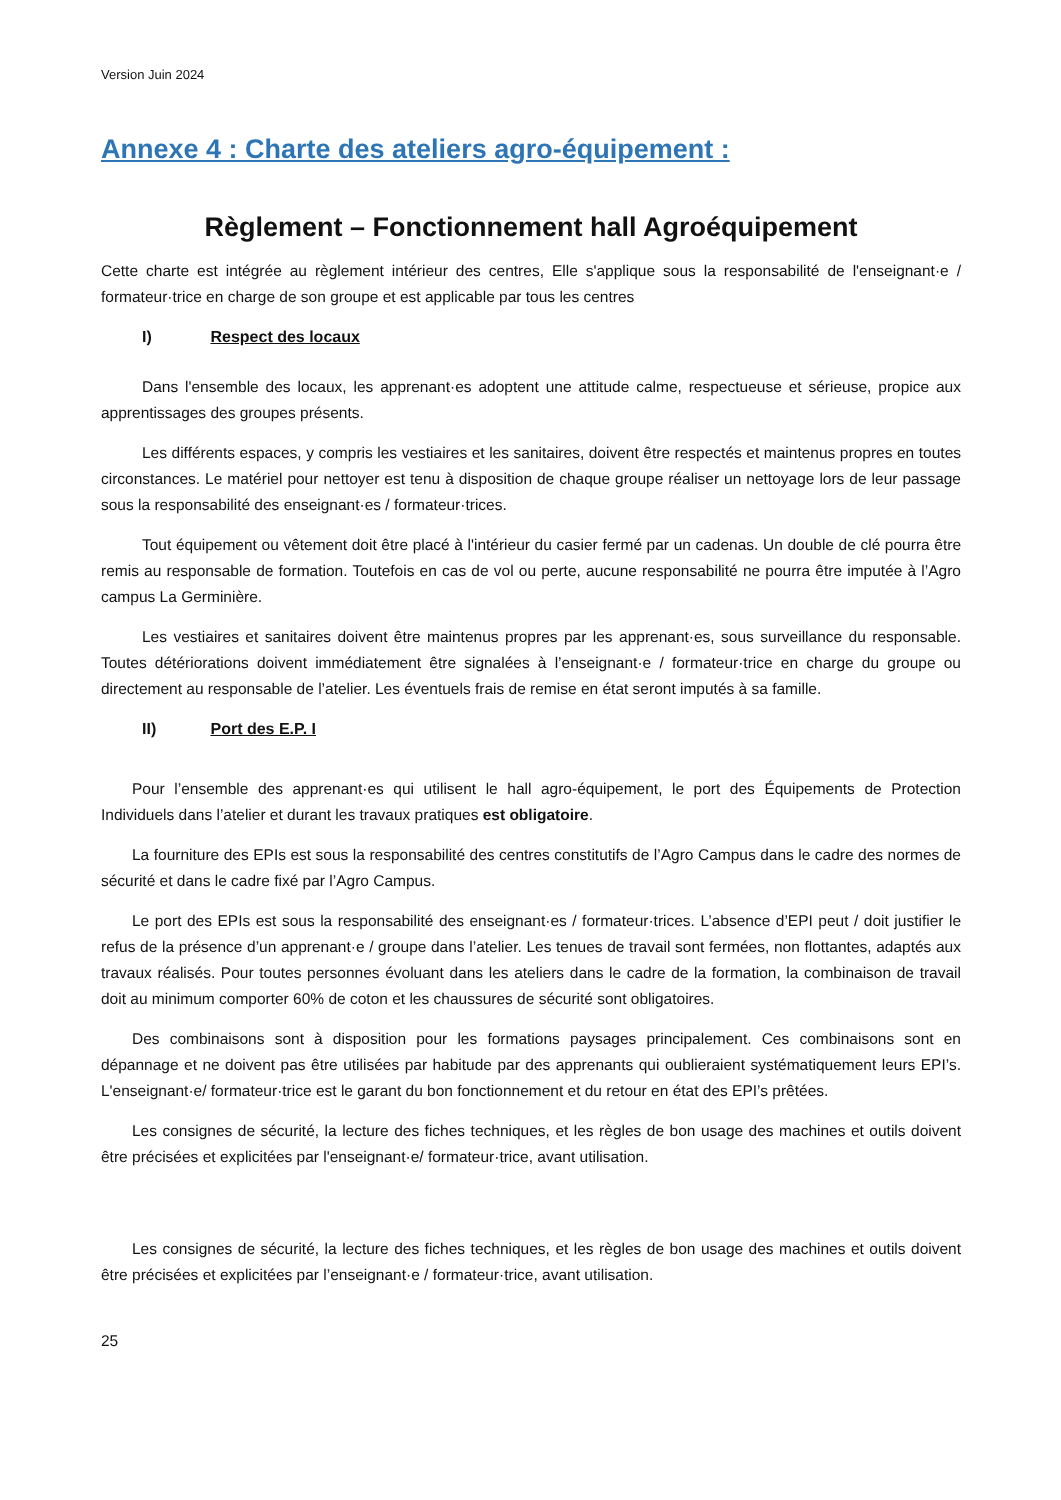Version Juin 2024
Annexe 4 : Charte des ateliers agro-équipement :
Règlement – Fonctionnement hall Agroéquipement
Cette charte est intégrée au règlement intérieur des centres, Elle s'applique sous la responsabilité de l'enseignant·e / formateur·trice en charge de son groupe et est applicable par tous les centres
I) Respect des locaux
Dans l'ensemble des locaux, les apprenant·es adoptent une attitude calme, respectueuse et sérieuse, propice aux apprentissages des groupes présents.
Les différents espaces, y compris les vestiaires et les sanitaires, doivent être respectés et maintenus propres en toutes circonstances. Le matériel pour nettoyer est tenu à disposition de chaque groupe réaliser un nettoyage lors de leur passage sous la responsabilité des enseignant·es / formateur·trices.
Tout équipement ou vêtement doit être placé à l'intérieur du casier fermé par un cadenas. Un double de clé pourra être remis au responsable de formation. Toutefois en cas de vol ou perte, aucune responsabilité ne pourra être imputée à l’Agro campus La Germinière.
Les vestiaires et sanitaires doivent être maintenus propres par les apprenant·es, sous surveillance du responsable. Toutes détériorations doivent immédiatement être signalées à l’enseignant·e / formateur·trice en charge du groupe ou directement au responsable de l’atelier. Les éventuels frais de remise en état seront imputés à sa famille.
II) Port des E.P. I
Pour l’ensemble des apprenant·es qui utilisent le hall agro-équipement, le port des Équipements de Protection Individuels dans l’atelier et durant les travaux pratiques est obligatoire.
La fourniture des EPIs est sous la responsabilité des centres constitutifs de l’Agro Campus dans le cadre des normes de sécurité et dans le cadre fixé par l’Agro Campus.
Le port des EPIs est sous la responsabilité des enseignant·es / formateur·trices. L’absence d’EPI peut / doit justifier le refus de la présence d’un apprenant·e / groupe dans l’atelier. Les tenues de travail sont fermées, non flottantes, adaptés aux travaux réalisés. Pour toutes personnes évoluant dans les ateliers dans le cadre de la formation, la combinaison de travail doit au minimum comporter 60% de coton et les chaussures de sécurité sont obligatoires.
Des combinaisons sont à disposition pour les formations paysages principalement. Ces combinaisons sont en dépannage et ne doivent pas être utilisées par habitude par des apprenants qui oublieraient systématiquement leurs EPI’s. L'enseignant·e/ formateur·trice est le garant du bon fonctionnement et du retour en état des EPI’s prêtées.
Les consignes de sécurité, la lecture des fiches techniques, et les règles de bon usage des machines et outils doivent être précisées et explicitées par l'enseignant·e/ formateur·trice, avant utilisation.
Les consignes de sécurité, la lecture des fiches techniques, et les règles de bon usage des machines et outils doivent être précisées et explicitées par l’enseignant·e / formateur·trice, avant utilisation.
25